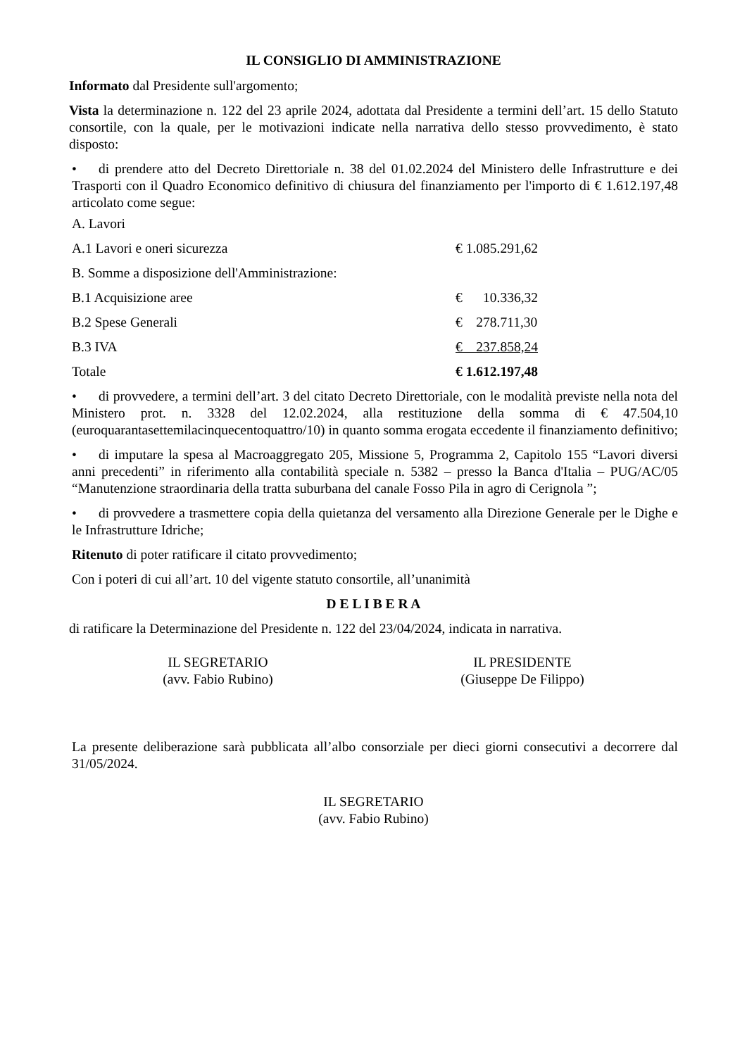IL CONSIGLIO DI AMMINISTRAZIONE
Informato dal Presidente sull'argomento;
Vista la determinazione n. 122 del 23 aprile 2024, adottata dal Presidente a termini dell’art. 15 dello Statuto consortile, con la quale, per le motivazioni indicate nella narrativa dello stesso provvedimento, è stato disposto:
• di prendere atto del Decreto Direttoriale n. 38 del 01.02.2024 del Ministero delle Infrastrutture e dei Trasporti con il Quadro Economico definitivo di chiusura del finanziamento per l'importo di € 1.612.197,48 articolato come segue:
| A. Lavori | |
| A.1 Lavori e oneri sicurezza | € 1.085.291,62 |
| B. Somme a disposizione dell'Amministrazione: | |
| B.1 Acquisizione aree | € 10.336,32 |
| B.2 Spese Generali | € 278.711,30 |
| B.3 IVA | € 237.858,24 |
| Totale | € 1.612.197,48 |
• di provvedere, a termini dell’art. 3 del citato Decreto Direttoriale, con le modalità previste nella nota del Ministero prot. n. 3328 del 12.02.2024, alla restituzione della somma di € 47.504,10 (euroquarantasettemilacinquecentoquattro/10) in quanto somma erogata eccedente il finanziamento definitivo;
• di imputare la spesa al Macroaggregato 205, Missione 5, Programma 2, Capitolo 155 “Lavori diversi anni precedenti” in riferimento alla contabilità speciale n. 5382 – presso la Banca d'Italia – PUG/AC/05 “Manutenzione straordinaria della tratta suburbana del canale Fosso Pila in agro di Cerignola ”;
• di provvedere a trasmettere copia della quietanza del versamento alla Direzione Generale per le Dighe e le Infrastrutture Idriche;
Ritenuto di poter ratificare il citato provvedimento;
Con i poteri di cui all’art. 10 del vigente statuto consortile, all’unanimità
D E L I B E R A
di ratificare la Determinazione del Presidente n. 122 del 23/04/2024, indicata in narrativa.
IL SEGRETARIO
(avv. Fabio Rubino)
IL PRESIDENTE
(Giuseppe De Filippo)
La presente deliberazione sarà pubblicata all’albo consorziale per dieci giorni consecutivi a decorrere dal 31/05/2024.
IL SEGRETARIO
(avv. Fabio Rubino)